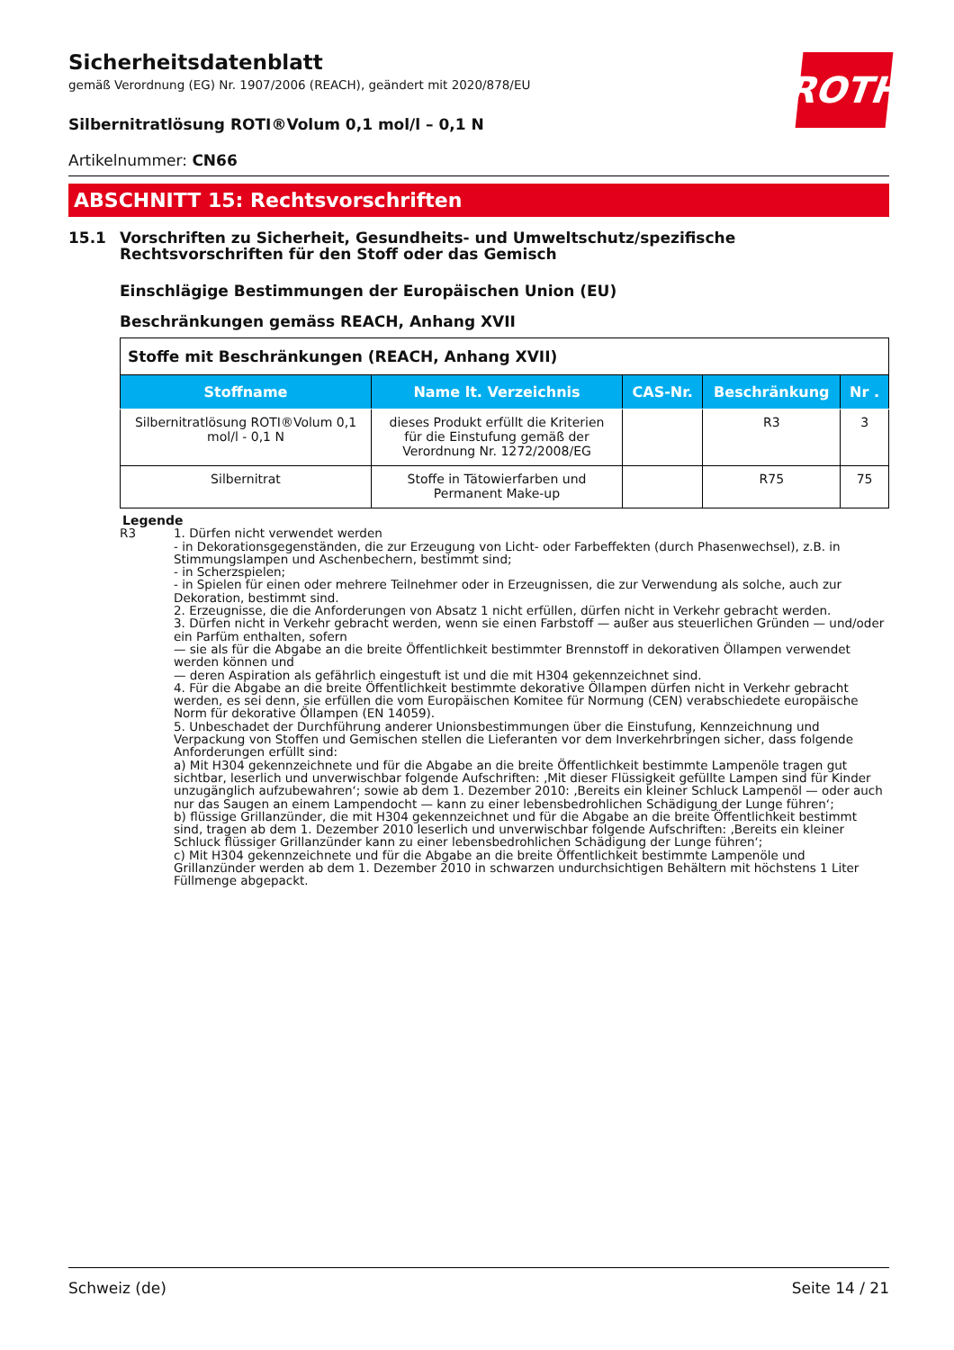ROTH
Sicherheitsdatenblatt
gemäß Verordnung (EG) Nr. 1907/2006 (REACH), geändert mit 2020/878/EU
Silbernitratlösung ROTI®Volum 0,1 mol/l – 0,1 N
Artikelnummer: CN66
ABSCHNITT 15: Rechtsvorschriften
15.1 Vorschriften zu Sicherheit, Gesundheits- und Umweltschutz/spezifische Rechtsvorschriften für den Stoff oder das Gemisch
Einschlägige Bestimmungen der Europäischen Union (EU)
Beschränkungen gemäss REACH, Anhang XVII
| Stoffe mit Beschränkungen (REACH, Anhang XVII) | | | | |
| --- | --- | --- | --- | --- |
| Stoffname | Name lt. Verzeichnis | CAS-Nr. | Beschränkung | Nr . |
| Silbernitratlösung ROTI®Volum 0,1 mol/l - 0,1 N | dieses Produkt erfüllt die Kriterien für die Einstufung gemäß der Verordnung Nr. 1272/2008/EG | | R3 | 3 |
| Silbernitrat | Stoffe in Tätowierfarben und Permanent Make-up | | R75 | 75 |
Legende
R3 1. Dürfen nicht verwendet werden
- in Dekorationsgegenständen, die zur Erzeugung von Licht- oder Farbeffekten (durch Phasenwechsel), z.B. in Stimmungslampen und Aschenbechern, bestimmt sind;
- in Scherzspielen;
- in Spielen für einen oder mehrere Teilnehmer oder in Erzeugnissen, die zur Verwendung als solche, auch zur Dekoration, bestimmt sind.
2. Erzeugnisse, die die Anforderungen von Absatz 1 nicht erfüllen, dürfen nicht in Verkehr gebracht werden.
3. Dürfen nicht in Verkehr gebracht werden, wenn sie einen Farbstoff — außer aus steuerlichen Gründen — und/oder ein Parfüm enthalten, sofern
— sie als für die Abgabe an die breite Öffentlichkeit bestimmter Brennstoff in dekorativen Öllampen verwendet werden können und
— deren Aspiration als gefährlich eingestuft ist und die mit H304 gekennzeichnet sind.
4. Für die Abgabe an die breite Öffentlichkeit bestimmte dekorative Öllampen dürfen nicht in Verkehr gebracht werden, es sei denn, sie erfüllen die vom Europäischen Komitee für Normung (CEN) verabschiedete europäische Norm für dekorative Öllampen (EN 14059).
5. Unbeschadet der Durchführung anderer Unionsbestimmungen über die Einstufung, Kennzeichnung und Verpackung von Stoffen und Gemischen stellen die Lieferanten vor dem Inverkehrbringen sicher, dass folgende Anforderungen erfüllt sind:
a) Mit H304 gekennzeichnete und für die Abgabe an die breite Öffentlichkeit bestimmte Lampenöle tragen gut sichtbar, leserlich und unverwischbar folgende Aufschriften: ‚Mit dieser Flüssigkeit gefüllte Lampen sind für Kinder unzugänglich aufzubewahren‘; sowie ab dem 1. Dezember 2010: ‚Bereits ein kleiner Schluck Lampenöl — oder auch nur das Saugen an einem Lampendocht — kann zu einer lebensbedrohlichen Schädigung der Lunge führen‘;
b) flüssige Grillanzünder, die mit H304 gekennzeichnet und für die Abgabe an die breite Öffentlichkeit bestimmt sind, tragen ab dem 1. Dezember 2010 leserlich und unverwischbar folgende Aufschriften: ‚Bereits ein kleiner Schluck flüssiger Grillanzünder kann zu einer lebensbedrohlichen Schädigung der Lunge führen‘;
c) Mit H304 gekennzeichnete und für die Abgabe an die breite Öffentlichkeit bestimmte Lampenöle und Grillanzünder werden ab dem 1. Dezember 2010 in schwarzen undurchsichtigen Behältern mit höchstens 1 Liter Füllmenge abgepackt.
Schweiz (de) Seite 14 / 21